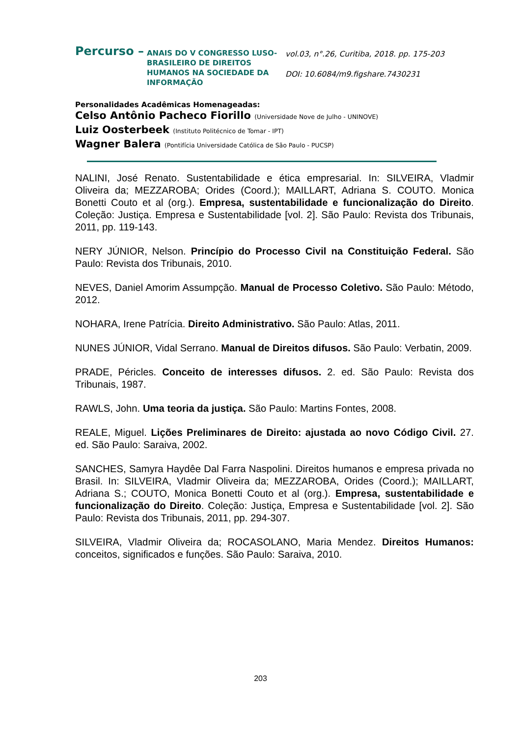Percurso –
ANAIS DO V CONGRESSO LUSO-BRASILEIRO DE DIREITOS HUMANOS NA SOCIEDADE DA INFORMAÇÃO
vol.03, n°.26, Curitiba, 2018. pp. 175-203
DOI: 10.6084/m9.figshare.7430231
Personalidades Acadêmicas Homenageadas:
Celso Antônio Pacheco Fiorillo (Universidade Nove de Julho - UNINOVE)
Luiz Oosterbeek (Instituto Politécnico de Tomar - IPT)
Wagner Balera (Pontifícia Universidade Católica de São Paulo - PUCSP)
NALINI, José Renato. Sustentabilidade e ética empresarial. In: SILVEIRA, Vladmir Oliveira da; MEZZAROBA; Orides (Coord.); MAILLART, Adriana S. COUTO. Monica Bonetti Couto et al (org.). Empresa, sustentabilidade e funcionalização do Direito. Coleção: Justiça. Empresa e Sustentabilidade [vol. 2]. São Paulo: Revista dos Tribunais, 2011, pp. 119-143.
NERY JÚNIOR, Nelson. Princípio do Processo Civil na Constituição Federal. São Paulo: Revista dos Tribunais, 2010.
NEVES, Daniel Amorim Assumpção. Manual de Processo Coletivo. São Paulo: Método, 2012.
NOHARA, Irene Patrícia. Direito Administrativo. São Paulo: Atlas, 2011.
NUNES JÚNIOR, Vidal Serrano. Manual de Direitos difusos. São Paulo: Verbatin, 2009.
PRADE, Péricles. Conceito de interesses difusos. 2. ed. São Paulo: Revista dos Tribunais, 1987.
RAWLS, John. Uma teoria da justiça. São Paulo: Martins Fontes, 2008.
REALE, Miguel. Lições Preliminares de Direito: ajustada ao novo Código Civil. 27. ed. São Paulo: Saraiva, 2002.
SANCHES, Samyra Haydêe Dal Farra Naspolini. Direitos humanos e empresa privada no Brasil. In: SILVEIRA, Vladmir Oliveira da; MEZZAROBA, Orides (Coord.); MAILLART, Adriana S.; COUTO, Monica Bonetti Couto et al (org.). Empresa, sustentabilidade e funcionalização do Direito. Coleção: Justiça, Empresa e Sustentabilidade [vol. 2]. São Paulo: Revista dos Tribunais, 2011, pp. 294-307.
SILVEIRA, Vladmir Oliveira da; ROCASOLANO, Maria Mendez. Direitos Humanos: conceitos, significados e funções. São Paulo: Saraiva, 2010.
203